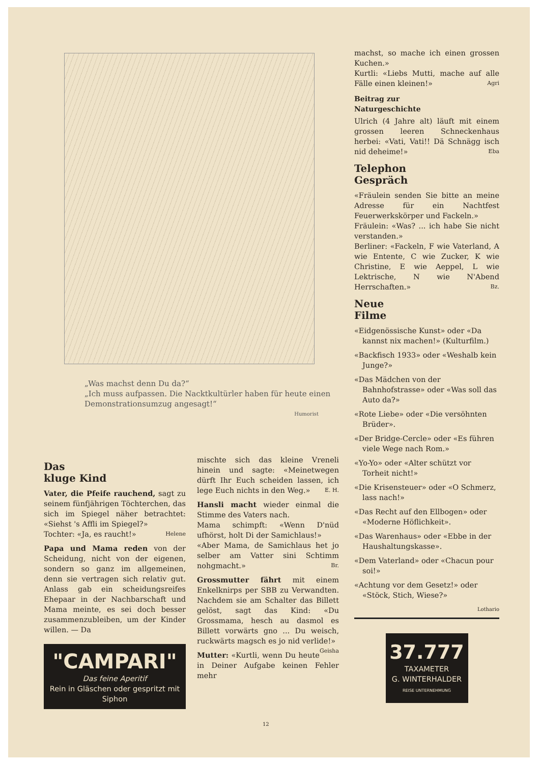„Was machst denn Du da?“
„Ich muss aufpassen. Die Nacktkultürler haben für heute einen Demonstrationsumzug angesagt!“
Humorist
Das
kluge Kind
Vater, die Pfeife rauchend, sagt zu seinem fünfjährigen Töchterchen, das sich im Spiegel näher betrachtet: «Siehst 's Affli im Spiegel?»
Tochter: «Ja, es raucht!» Helene
Papa und Mama reden von der Scheidung, nicht von der eigenen, sondern so ganz im allgemeinen, denn sie vertragen sich relativ gut. Anlass gab ein scheidungsreifes Ehepaar in der Nachbarschaft und Mama meinte, es sei doch besser zusammenzubleiben, um der Kinder willen. — Da
"CAMPARI"
Das feine Aperitif
Rein in Gläschen oder gespritzt mit Siphon
mischte sich das kleine Vreneli hinein und sagte: «Meinetwegen dürft Ihr Euch scheiden lassen, ich lege Euch nichts in den Weg.» E. H.
Hansli macht wieder einmal die Stimme des Vaters nach.
Mama schimpft: «Wenn D'nüd ufhörst, holt Di der Samichlaus!»
«Aber Mama, de Samichlaus het jo selber am Vatter sini Schtimm nohgmacht.» Br.
Grossmutter fährt mit einem Enkelknirps per SBB zu Verwandten. Nachdem sie am Schalter das Billett gelöst, sagt das Kind: «Du Grossmama, hesch au dasmol es Billett vorwärts gno ... Du weisch, ruckwärts magsch es jo nid verlide!» Geisha
Mutter: «Kurtli, wenn Du heute in Deiner Aufgabe keinen Fehler mehr
machst, so mache ich einen grossen Kuchen.»
Kurtli: «Liebs Mutti, mache auf alle Fälle einen kleinen!» Agri
Beitrag zur
Naturgeschichte
Ulrich (4 Jahre alt) läuft mit einem grossen leeren Schneckenhaus herbei: «Vati, Vati!! Dä Schnägg isch nid deheime!» Eba
Telephon
Gespräch
«Fräulein senden Sie bitte an meine Adresse für ein Nachtfest Feuerwerkskörper und Fackeln.»
Fräulein: «Was? ... ich habe Sie nicht verstanden.»
Berliner: «Fackeln, F wie Vaterland, A wie Entente, C wie Zucker, K wie Christine, E wie Aeppel, L wie Lektrische, N wie N'Abend Herrschaften.» Bz.
Neue
Filme
«Eidgenössische Kunst» oder «Da kannst nix machen!» (Kulturfilm.)
«Backfisch 1933» oder «Weshalb kein Junge?»
«Das Mädchen von der Bahnhofstrasse» oder «Was soll das Auto da?»
«Rote Liebe» oder «Die versöhnten Brüder».
«Der Bridge-Cercle» oder «Es führen viele Wege nach Rom.»
«Yo-Yo» oder «Alter schützt vor Torheit nicht!»
«Die Krisensteuer» oder «O Schmerz, lass nach!»
«Das Recht auf den Ellbogen» oder «Moderne Höflichkeit».
«Das Warenhaus» oder «Ebbe in der Haushaltungskasse».
«Dem Vaterland» oder «Chacun pour soi!»
«Achtung vor dem Gesetz!» oder «Stöck, Stich, Wiese?»
Lothario
37.777
TAXAMETER
G. WINTERHALDER
REISE UNTERNEHMUNG
12